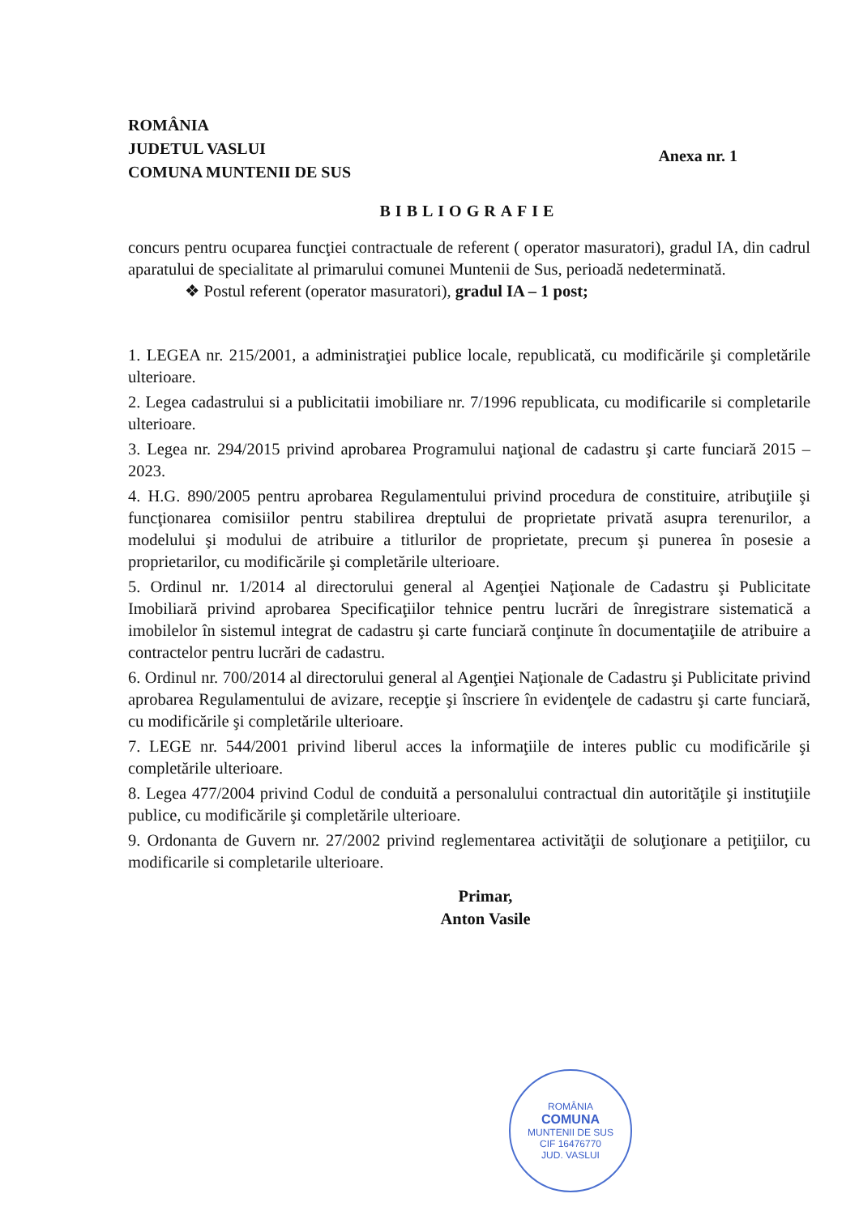ROMÂNIA
JUDETUL VASLUI
COMUNA MUNTENII DE SUS
Anexa nr. 1
BIBLIOGRAFIE
concurs pentru ocuparea funcţiei contractuale de referent ( operator masuratori), gradul IA, din cadrul aparatului de specialitate al primarului comunei Muntenii de Sus, perioadă nedeterminată.
❖ Postul referent (operator masuratori), gradul IA – 1 post;
1. LEGEA nr. 215/2001, a administraţiei publice locale, republicată, cu modificările şi completările ulterioare.
2. Legea cadastrului si a publicitatii imobiliare nr. 7/1996 republicata, cu modificarile si completarile ulterioare.
3. Legea nr. 294/2015 privind aprobarea Programului naţional de cadastru şi carte funciară 2015 – 2023.
4. H.G. 890/2005 pentru aprobarea Regulamentului privind procedura de constituire, atribuţiile şi funcţionarea comisiilor pentru stabilirea dreptului de proprietate privată asupra terenurilor, a modelului şi modului de atribuire a titlurilor de proprietate, precum şi punerea în posesie a proprietarilor, cu modificările şi completările ulterioare.
5. Ordinul nr. 1/2014 al directorului general al Agenţiei Naţionale de Cadastru şi Publicitate Imobiliară privind aprobarea Specificaţiilor tehnice pentru lucrări de înregistrare sistematică a imobilelor în sistemul integrat de cadastru şi carte funciară conţinute în documentaţiile de atribuire a contractelor pentru lucrări de cadastru.
6. Ordinul nr. 700/2014 al directorului general al Agenţiei Naţionale de Cadastru şi Publicitate privind aprobarea Regulamentului de avizare, recepţie şi înscriere în evidenţele de cadastru şi carte funciară, cu modificările şi completările ulterioare.
7. LEGE nr. 544/2001 privind liberul acces la informaţiile de interes public cu modificările şi completările ulterioare.
8. Legea 477/2004 privind Codul de conduită a personalului contractual din autorităţile şi instituţiile publice, cu modificările şi completările ulterioare.
9. Ordonanta de Guvern nr. 27/2002 privind reglementarea activităţii de soluţionare a petiţiilor, cu modificarile si completarile ulterioare.
Primar,
Anton Vasile
ROMÂNIA
COMUNA
MUNTENII DE SUS
CIF 16476770
JUD. VASLUI